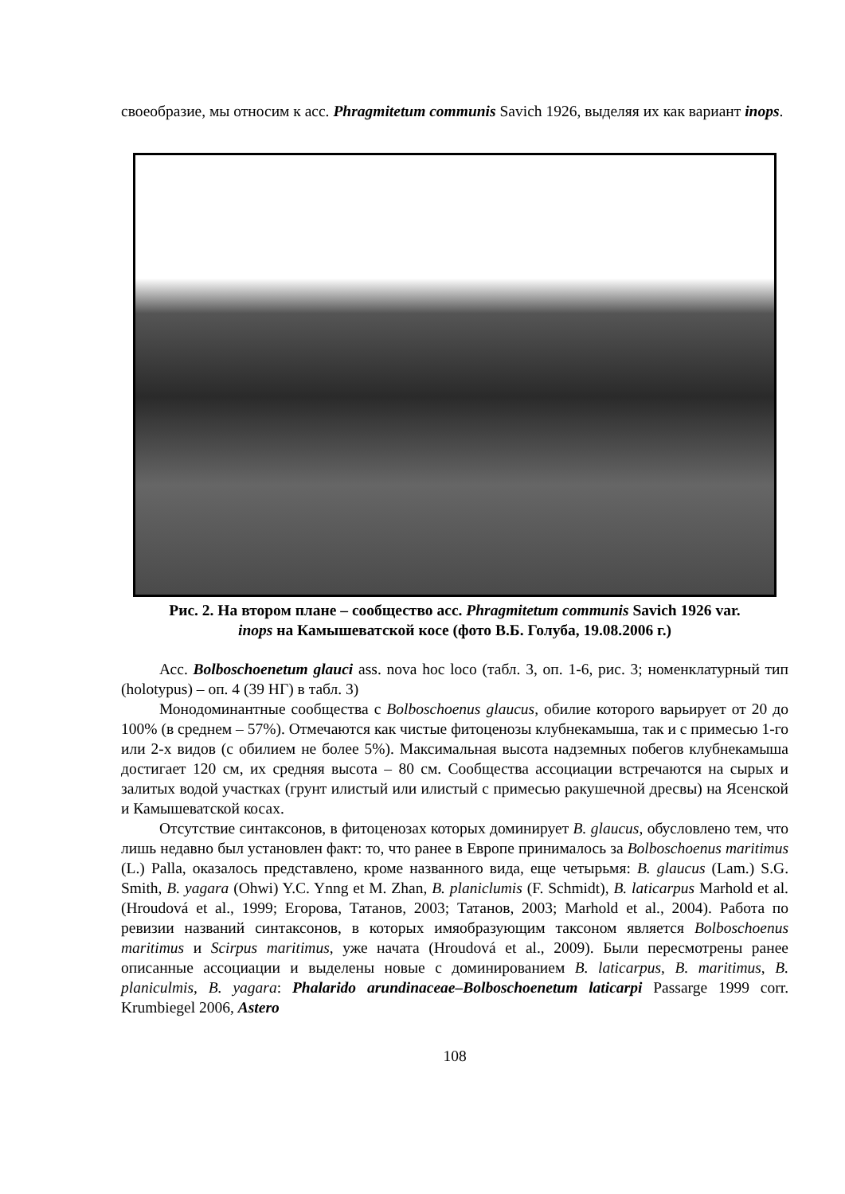своеобразие, мы относим к асс. Phragmitetum communis Savich 1926, выделяя их как вариант inops.
Рис. 2. На втором плане – сообщество асс. Phragmitetum communis Savich 1926 var.
inops на Камышеватской косе (фото В.Б. Голуба, 19.08.2006 г.)
Асс. Bolboschoenetum glauci ass. nova hoc loco (табл. 3, оп. 1-6, рис. 3; номенклатурный тип (holotypus) – оп. 4 (39 НГ) в табл. 3)
Монодоминантные сообщества с Bolboschoenus glaucus, обилие которого варьирует от 20 до 100% (в среднем – 57%). Отмечаются как чистые фитоценозы клубнекамыша, так и с примесью 1-го или 2-х видов (с обилием не более 5%). Максимальная высота надземных побегов клубнекамыша достигает 120 см, их средняя высота – 80 см. Сообщества ассоциации встречаются на сырых и залитых водой участках (грунт илистый или илистый с примесью ракушечной дресвы) на Ясенской и Камышеватской косах.
Отсутствие синтаксонов, в фитоценозах которых доминирует B. glaucus, обусловлено тем, что лишь недавно был установлен факт: то, что ранее в Европе принималось за Bolboschoenus maritimus (L.) Palla, оказалось представлено, кроме названного вида, еще четырьмя: B. glaucus (Lam.) S.G. Smith, B. yagara (Ohwi) Y.C. Ynng et M. Zhan, B. planiclumis (F. Schmidt), B. laticarpus Marhold et al. (Hroudová et al., 1999; Егорова, Татанов, 2003; Татанов, 2003; Marhold et al., 2004). Работа по ревизии названий синтаксонов, в которых имяобразующим таксоном является Bolboschoenus maritimus и Scirpus maritimus, уже начата (Hroudová et al., 2009). Были пересмотрены ранее описанные ассоциации и выделены новые с доминированием B. laticarpus, B. maritimus, B. planiculmis, B. yagara: Phalarido arundinaceae–Bolboschoenetum laticarpi Passarge 1999 corr. Krumbiegel 2006, Astero
108